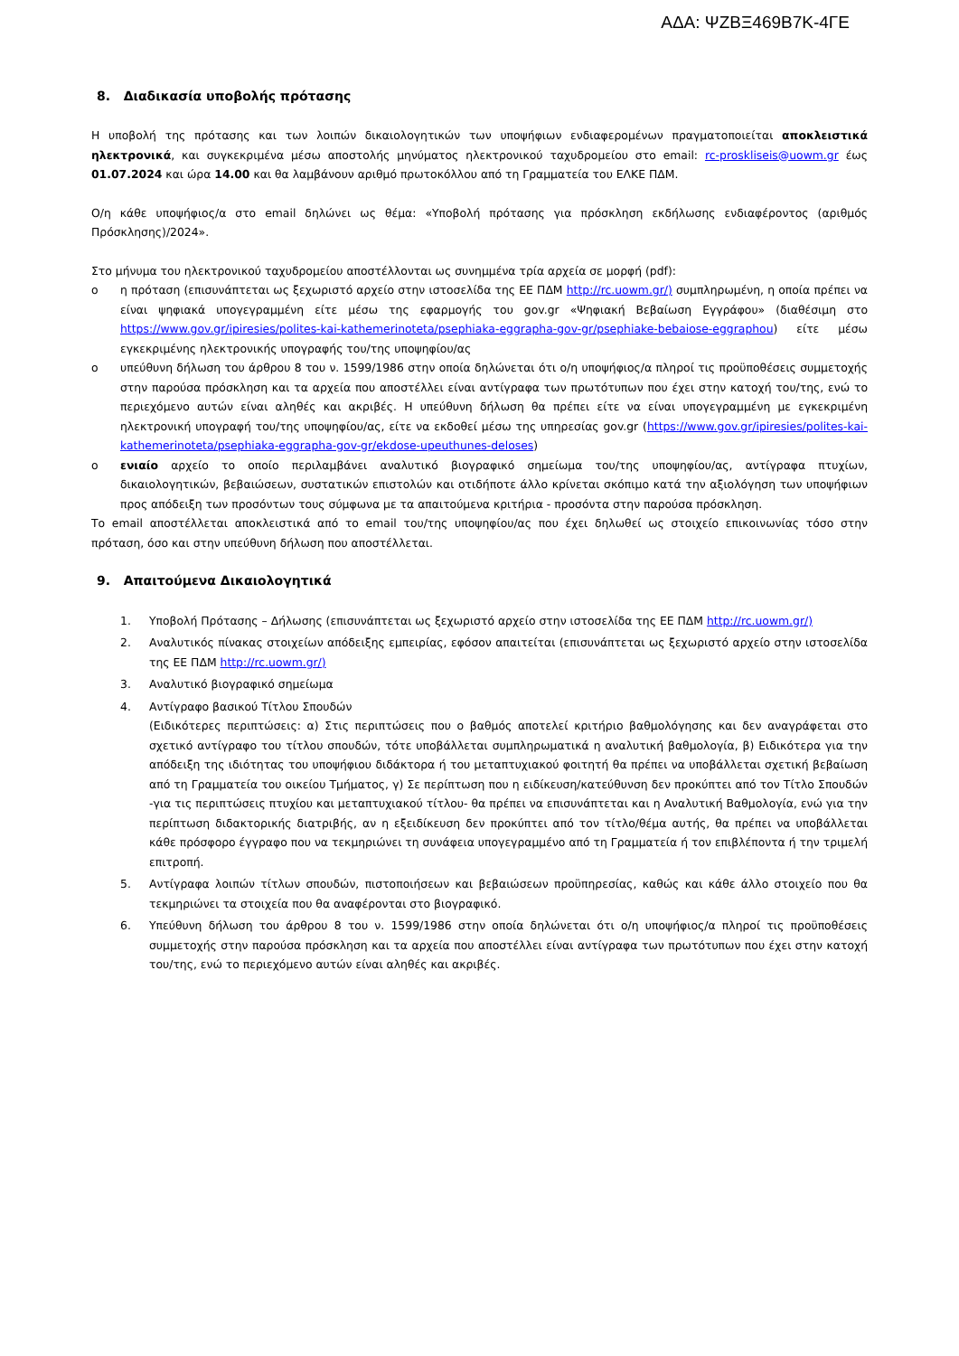ΑΔΑ: ΨΖΒΞ469Β7Κ-4ΓΕ
8. Διαδικασία υποβολής πρότασης
Η υποβολή της πρότασης και των λοιπών δικαιολογητικών των υποψήφιων ενδιαφερομένων πραγματοποιείται αποκλειστικά ηλεκτρονικά, και συγκεκριμένα μέσω αποστολής μηνύματος ηλεκτρονικού ταχυδρομείου στο email: rc-proskliseis@uowm.gr έως 01.07.2024 και ώρα 14.00 και θα λαμβάνουν αριθμό πρωτοκόλλου από τη Γραμματεία του ΕΛΚΕ ΠΔΜ.
Ο/η κάθε υποψήφιος/α στο email δηλώνει ως θέμα: «Υποβολή πρότασης για πρόσκληση εκδήλωσης ενδιαφέροντος (αριθμός Πρόσκλησης)/2024».
Στο μήνυμα του ηλεκτρονικού ταχυδρομείου αποστέλλονται ως συνημμένα τρία αρχεία σε μορφή (pdf):
o η πρόταση (επισυνάπτεται ως ξεχωριστό αρχείο στην ιστοσελίδα της ΕΕ ΠΔΜ http://rc.uowm.gr/) συμπληρωμένη, η οποία πρέπει να είναι ψηφιακά υπογεγραμμένη είτε μέσω της εφαρμογής του gov.gr «Ψηφιακή Βεβαίωση Εγγράφου» (διαθέσιμη στο https://www.gov.gr/ipiresies/polites-kai-kathemerinoteta/psephiaka-eggrapha-gov-gr/psephiake-bebaiose-eggraphou) είτε μέσω εγκεκριμένης ηλεκτρονικής υπογραφής του/της υποψηφίου/ας
o υπεύθυνη δήλωση του άρθρου 8 του ν. 1599/1986 στην οποία δηλώνεται ότι ο/η υποψήφιος/α πληροί τις προϋποθέσεις συμμετοχής στην παρούσα πρόσκληση και τα αρχεία που αποστέλλει είναι αντίγραφα των πρωτότυπων που έχει στην κατοχή του/της, ενώ το περιεχόμενο αυτών είναι αληθές και ακριβές. Η υπεύθυνη δήλωση θα πρέπει είτε να είναι υπογεγραμμένη με εγκεκριμένη ηλεκτρονική υπογραφή του/της υποψηφίου/ας, είτε να εκδοθεί μέσω της υπηρεσίας gov.gr (https://www.gov.gr/ipiresies/polites-kai-kathemerinoteta/psephiaka-eggrapha-gov-gr/ekdose-upeuthunes-deloses)
o ενιαίο αρχείο το οποίο περιλαμβάνει αναλυτικό βιογραφικό σημείωμα του/της υποψηφίου/ας, αντίγραφα πτυχίων, δικαιολογητικών, βεβαιώσεων, συστατικών επιστολών και οτιδήποτε άλλο κρίνεται σκόπιμο κατά την αξιολόγηση των υποψήφιων προς απόδειξη των προσόντων τους σύμφωνα με τα απαιτούμενα κριτήρια - προσόντα στην παρούσα πρόσκληση.
Το email αποστέλλεται αποκλειστικά από το email του/της υποψηφίου/ας που έχει δηλωθεί ως στοιχείο επικοινωνίας τόσο στην πρόταση, όσο και στην υπεύθυνη δήλωση που αποστέλλεται.
9. Απαιτούμενα Δικαιολογητικά
1. Υποβολή Πρότασης – Δήλωσης (επισυνάπτεται ως ξεχωριστό αρχείο στην ιστοσελίδα της ΕΕ ΠΔΜ http://rc.uowm.gr/)
2. Αναλυτικός πίνακας στοιχείων απόδειξης εμπειρίας, εφόσον απαιτείται (επισυνάπτεται ως ξεχωριστό αρχείο στην ιστοσελίδα της ΕΕ ΠΔΜ http://rc.uowm.gr/)
3. Αναλυτικό βιογραφικό σημείωμα
4. Αντίγραφο βασικού Τίτλου Σπουδών
(Ειδικότερες περιπτώσεις: α) Στις περιπτώσεις που ο βαθμός αποτελεί κριτήριο βαθμολόγησης και δεν αναγράφεται στο σχετικό αντίγραφο του τίτλου σπουδών, τότε υποβάλλεται συμπληρωματικά η αναλυτική βαθμολογία, β) Ειδικότερα για την απόδειξη της ιδιότητας του υποψήφιου διδάκτορα ή του μεταπτυχιακού φοιτητή θα πρέπει να υποβάλλεται σχετική βεβαίωση από τη Γραμματεία του οικείου Τμήματος, γ) Σε περίπτωση που η ειδίκευση/κατεύθυνση δεν προκύπτει από τον Τίτλο Σπουδών -για τις περιπτώσεις πτυχίου και μεταπτυχιακού τίτλου- θα πρέπει να επισυνάπτεται και η Αναλυτική Βαθμολογία, ενώ για την περίπτωση διδακτορικής διατριβής, αν η εξειδίκευση δεν προκύπτει από τον τίτλο/θέμα αυτής, θα πρέπει να υποβάλλεται κάθε πρόσφορο έγγραφο που να τεκμηριώνει τη συνάφεια υπογεγραμμένο από τη Γραμματεία ή τον επιβλέποντα ή την τριμελή επιτροπή.
5. Αντίγραφα λοιπών τίτλων σπουδών, πιστοποιήσεων και βεβαιώσεων προϋπηρεσίας, καθώς και κάθε άλλο στοιχείο που θα τεκμηριώνει τα στοιχεία που θα αναφέρονται στο βιογραφικό.
6. Υπεύθυνη δήλωση του άρθρου 8 του ν. 1599/1986 στην οποία δηλώνεται ότι ο/η υποψήφιος/α πληροί τις προϋποθέσεις συμμετοχής στην παρούσα πρόσκληση και τα αρχεία που αποστέλλει είναι αντίγραφα των πρωτότυπων που έχει στην κατοχή του/της, ενώ το περιεχόμενο αυτών είναι αληθές και ακριβές.